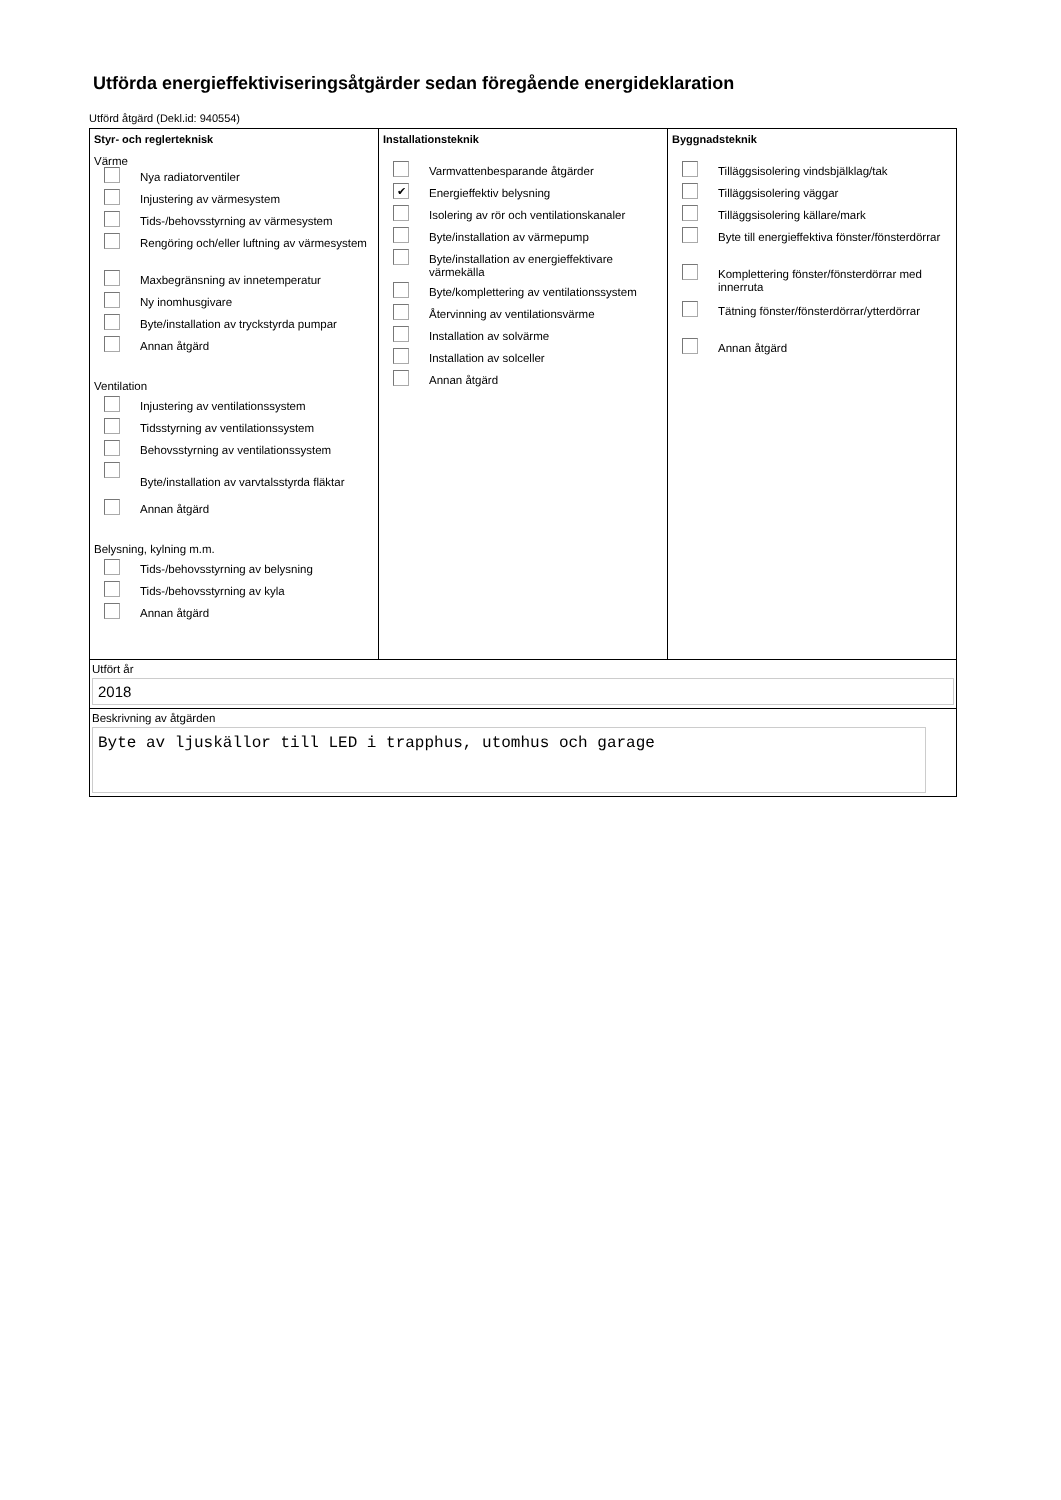Utförda energieffektiviseringsåtgärder sedan föregående energideklaration
Utförd åtgärd (Dekl.id: 940554)
Styr- och reglerteknisk
Värme
Nya radiatorventiler
Injustering av värmesystem
Tids-/behovsstyrning av värmesystem
Rengöring och/eller luftning av värmesystem
Maxbegränsning av innetemperatur
Ny inomhusgivare
Byte/installation av tryckstyrda pumpar
Annan åtgärd
Ventilation
Injustering av ventilationssystem
Tidsstyrning av ventilationssystem
Behovsstyrning av ventilationssystem
Byte/installation av varvtalsstyrda fläktar
Annan åtgärd
Belysning, kylning m.m.
Tids-/behovsstyrning av belysning
Tids-/behovsstyrning av kyla
Annan åtgärd
Installationsteknik
Varmvattenbesparande åtgärder
✔
Energieffektiv belysning
Isolering av rör och ventilationskanaler
Byte/installation av värmepump
Byte/installation av energieffektivare värmekälla
Byte/komplettering av ventilationssystem
Återvinning av ventilationsvärme
Installation av solvärme
Installation av solceller
Annan åtgärd
Byggnadsteknik
Tilläggsisolering vindsbjälklag/tak
Tilläggsisolering väggar
Tilläggsisolering källare/mark
Byte till energieffektiva fönster/fönsterdörrar
Komplettering fönster/fönsterdörrar med innerruta
Tätning fönster/fönsterdörrar/ytterdörrar
Annan åtgärd
Utfört år
2018
Beskrivning av åtgärden
Byte av ljuskällor till LED i trapphus, utomhus och garage